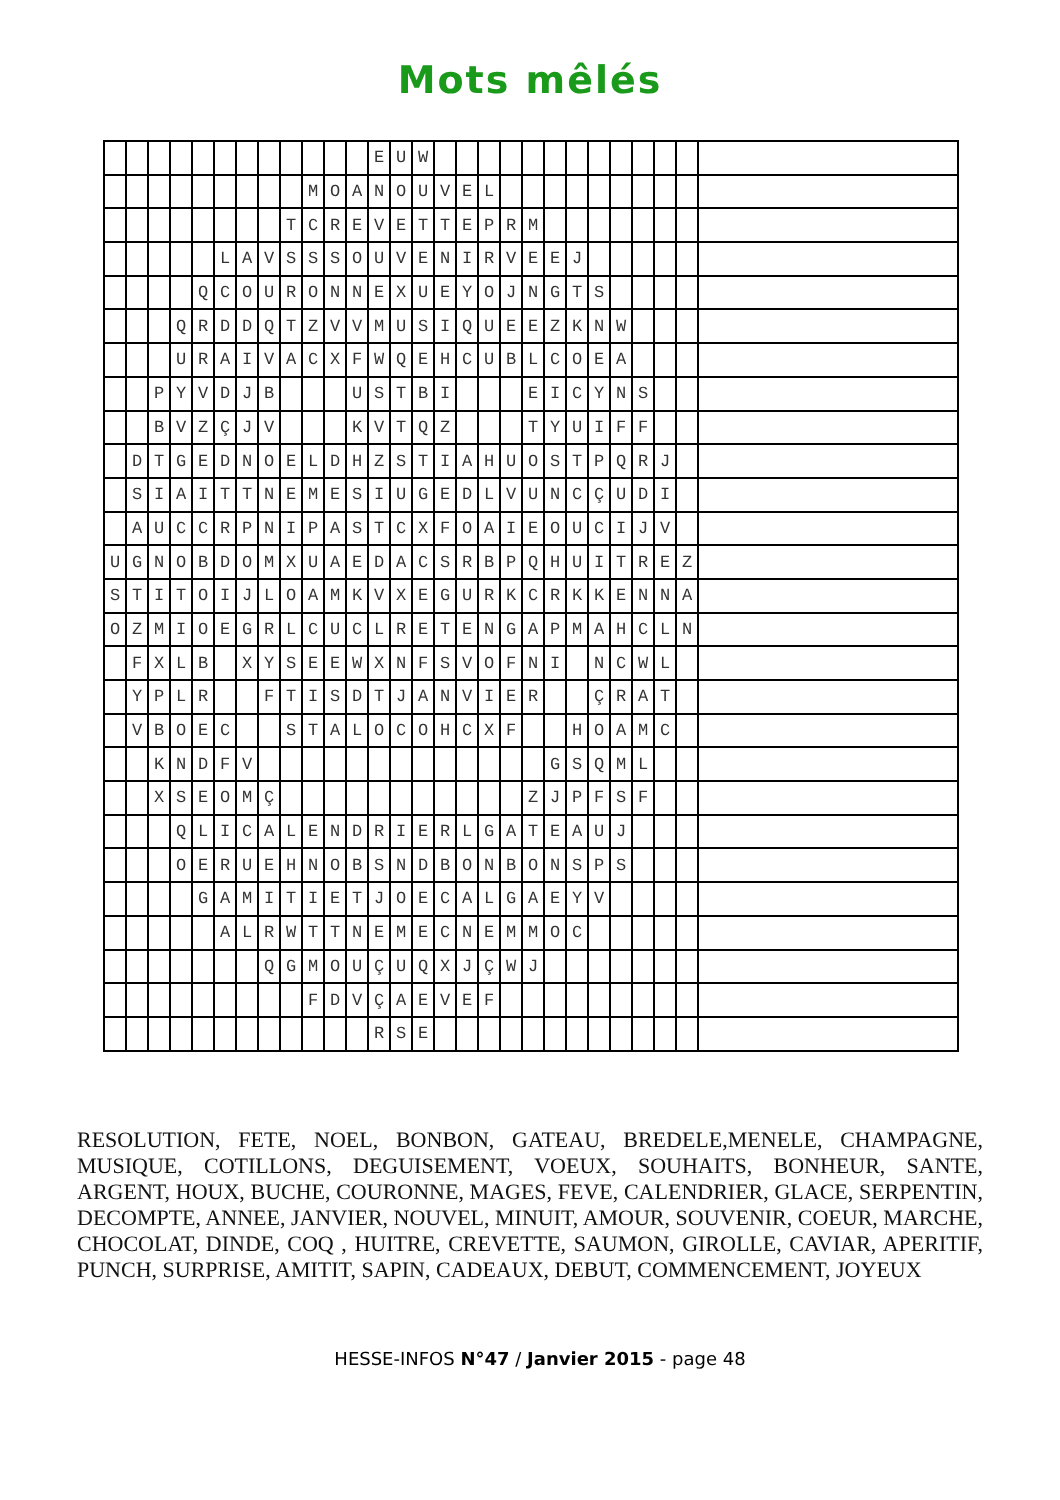Mots mêlés
| | | | | | | | | | | | | E | U | W | | | | | | | | | | | | | |
| | | | | | | | | | M | O | A | N | O | U | V | E | L | | | | | | | | | | |
| | | | | | | | | T | C | R | E | V | E | T | T | E | P | R | M | | | | | | | | |
| | | | | | L | A | V | S | S | S | O | U | V | E | N | I | R | V | E | E | J | | | | | | |
| | | | | Q | C | O | U | R | O | N | N | E | X | U | E | Y | O | J | N | G | T | S | | | | | |
| | | | Q | R | D | D | Q | T | Z | V | V | M | U | S | I | Q | U | E | E | Z | K | N | W | | | | |
| | | | U | R | A | I | V | A | C | X | F | W | Q | E | H | C | U | B | L | C | O | E | A | | | | |
| | | P | Y | V | D | J | B | | | | U | S | T | B | I | | | | E | I | C | Y | N | S | | | |
| | | B | V | Z | Ç | J | V | | | | K | V | T | Q | Z | | | | T | Y | U | I | F | F | | | |
| | D | T | G | E | D | N | O | E | L | D | H | Z | S | T | I | A | H | U | O | S | T | P | Q | R | J | | |
| | S | I | A | I | T | T | N | E | M | E | S | I | U | G | E | D | L | V | U | N | C | Ç | U | D | I | | |
| | A | U | C | C | R | P | N | I | P | A | S | T | C | X | F | O | A | I | E | O | U | C | I | J | V | | |
| U | G | N | O | B | D | O | M | X | U | A | E | D | A | C | S | R | B | P | Q | H | U | I | T | R | E | Z | |
| S | T | I | T | O | I | J | L | O | A | M | K | V | X | E | G | U | R | K | C | R | K | K | E | N | N | A | |
| O | Z | M | I | O | E | G | R | L | C | U | C | L | R | E | T | E | N | G | A | P | M | A | H | C | L | N | |
| | F | X | L | B | | X | Y | S | E | E | W | X | N | F | S | V | O | F | N | I | | N | C | W | L | | |
| | Y | P | L | R | | | F | T | I | S | D | T | J | A | N | V | I | E | R | | | Ç | R | A | T | | |
| | V | B | O | E | C | | | S | T | A | L | O | C | O | H | C | X | F | | | H | O | A | M | C | | |
| | | K | N | D | F | V | | | | | | | | | | | | | | G | S | Q | M | L | | | |
| | | X | S | E | O | M | Ç | | | | | | | | | | | | Z | J | P | F | S | F | | | |
| | | | Q | L | I | C | A | L | E | N | D | R | I | E | R | L | G | A | T | E | A | U | J | | | | |
| | | | O | E | R | U | E | H | N | O | B | S | N | D | B | O | N | B | O | N | S | P | S | | | | |
| | | | | G | A | M | I | T | I | E | T | J | O | E | C | A | L | G | A | E | Y | V | | | | | |
| | | | | | A | L | R | W | T | T | N | E | M | E | C | N | E | M | M | O | C | | | | | | |
| | | | | | | | Q | G | M | O | U | Ç | U | Q | X | J | Ç | W | J | | | | | | | | |
| | | | | | | | | | F | D | V | Ç | A | E | V | E | F | | | | | | | | | | |
| | | | | | | | | | | | | R | S | E | | | | | | | | | | | | | |
RESOLUTION, FETE, NOEL, BONBON, GATEAU, BREDELE,MENELE, CHAMPAGNE, MUSIQUE, COTILLONS, DEGUISEMENT, VOEUX, SOUHAITS, BONHEUR, SANTE, ARGENT, HOUX, BUCHE, COURONNE, MAGES, FEVE, CALENDRIER, GLACE, SERPENTIN, DECOMPTE, ANNEE, JANVIER, NOUVEL, MINUIT, AMOUR, SOUVENIR, COEUR, MARCHE, CHOCOLAT, DINDE, COQ , HUITRE, CREVETTE, SAUMON, GIROLLE, CAVIAR, APERITIF, PUNCH, SURPRISE, AMITIT, SAPIN, CADEAUX, DEBUT, COMMENCEMENT, JOYEUX
HESSE-INFOS N°47 / Janvier 2015 - page 48